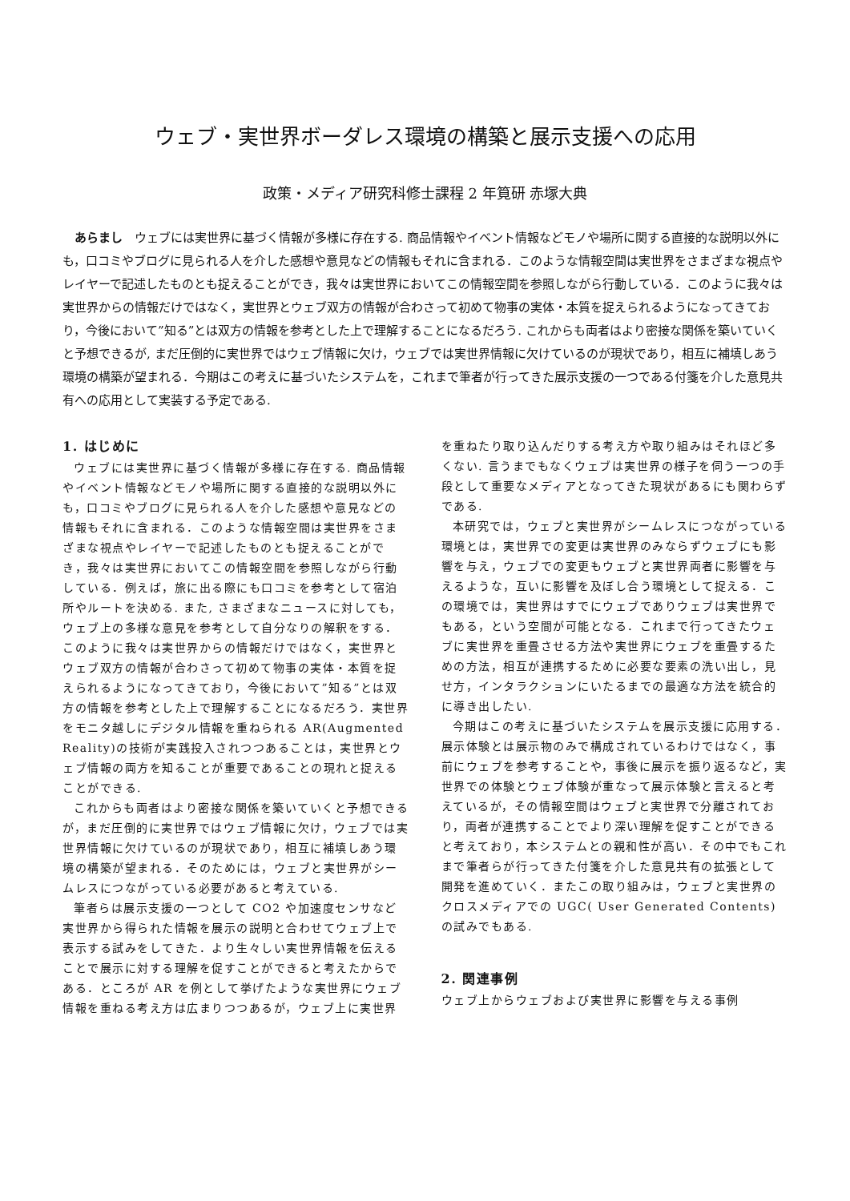ウェブ・実世界ボーダレス環境の構築と展示支援への応用
政策・メディア研究科修士課程 2 年筧研 赤塚大典
あらまし　ウェブには実世界に基づく情報が多様に存在する. 商品情報やイベント情報などモノや場所に関する直接的な説明以外にも，口コミやブログに見られる人を介した感想や意見などの情報もそれに含まれる．このような情報空間は実世界をさまざまな視点やレイヤーで記述したものとも捉えることができ，我々は実世界においてこの情報空間を参照しながら行動している．このように我々は実世界からの情報だけではなく，実世界とウェブ双方の情報が合わさって初めて物事の実体・本質を捉えられるようになってきており，今後において”知る”とは双方の情報を参考とした上で理解することになるだろう. これからも両者はより密接な関係を築いていくと予想できるが, まだ圧倒的に実世界ではウェブ情報に欠け，ウェブでは実世界情報に欠けているのが現状であり，相互に補填しあう環境の構築が望まれる．今期はこの考えに基づいたシステムを，これまで筆者が行ってきた展示支援の一つである付箋を介した意見共有への応用として実装する予定である.
1. はじめに
ウェブには実世界に基づく情報が多様に存在する. 商品情報やイベント情報などモノや場所に関する直接的な説明以外にも，口コミやブログに見られる人を介した感想や意見などの情報もそれに含まれる．このような情報空間は実世界をさまざまな視点やレイヤーで記述したものとも捉えることができ，我々は実世界においてこの情報空間を参照しながら行動している．例えば，旅に出る際にも口コミを参考として宿泊所やルートを決める. また, さまざまなニュースに対しても，ウェブ上の多様な意見を参考として自分なりの解釈をする．このように我々は実世界からの情報だけではなく，実世界とウェブ双方の情報が合わさって初めて物事の実体・本質を捉えられるようになってきており，今後において”知る”とは双方の情報を参考とした上で理解することになるだろう．実世界をモニタ越しにデジタル情報を重ねられる AR(Augmented Reality)の技術が実践投入されつつあることは，実世界とウェブ情報の両方を知ることが重要であることの現れと捉えることができる.
これからも両者はより密接な関係を築いていくと予想できるが，まだ圧倒的に実世界ではウェブ情報に欠け，ウェブでは実世界情報に欠けているのが現状であり，相互に補填しあう環境の構築が望まれる．そのためには，ウェブと実世界がシームレスにつながっている必要があると考えている.
筆者らは展示支援の一つとして CO2 や加速度センサなど実世界から得られた情報を展示の説明と合わせてウェブ上で表示する試みをしてきた．より生々しい実世界情報を伝えることで展示に対する理解を促すことができると考えたからである．ところが AR を例として挙げたような実世界にウェブ情報を重ねる考え方は広まりつつあるが，ウェブ上に実世界を重ねたり取り込んだりする考え方や取り組みはそれほど多くない. 言うまでもなくウェブは実世界の様子を伺う一つの手段として重要なメディアとなってきた現状があるにも関わらずである.
本研究では，ウェブと実世界がシームレスにつながっている環境とは，実世界での変更は実世界のみならずウェブにも影響を与え，ウェブでの変更もウェブと実世界両者に影響を与えるような，互いに影響を及ぼし合う環境として捉える．この環境では，実世界はすでにウェブでありウェブは実世界でもある，という空間が可能となる．これまで行ってきたウェブに実世界を重畳させる方法や実世界にウェブを重畳するための方法，相互が連携するために必要な要素の洗い出し，見せ方，インタラクションにいたるまでの最適な方法を統合的に導き出したい.
今期はこの考えに基づいたシステムを展示支援に応用する．展示体験とは展示物のみで構成されているわけではなく，事前にウェブを参考することや，事後に展示を振り返るなど，実世界での体験とウェブ体験が重なって展示体験と言えると考えているが，その情報空間はウェブと実世界で分離されており，両者が連携することでより深い理解を促すことができると考えており，本システムとの親和性が高い．その中でもこれまで筆者らが行ってきた付箋を介した意見共有の拡張として開発を進めていく．またこの取り組みは，ウェブと実世界のクロスメディアでの UGC( User Generated Contents) の試みでもある.
2. 関連事例
ウェブ上からウェブおよび実世界に影響を与える事例